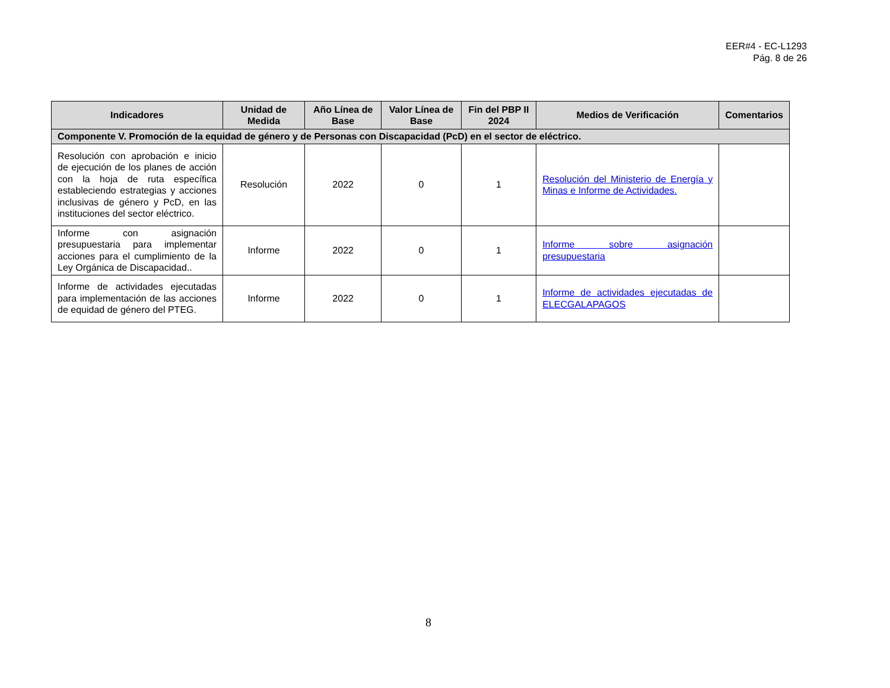EER#4 - EC-L1293
Pág. 8 de 26
| Indicadores | Unidad de Medida | Año Línea de Base | Valor Línea de Base | Fin del PBP II 2024 | Medios de Verificación | Comentarios |
| --- | --- | --- | --- | --- | --- | --- |
| Componente V. Promoción de la equidad de género y de Personas con Discapacidad (PcD) en el sector de eléctrico. | | | | | | |
| Resolución con aprobación e inicio de ejecución de los planes de acción con la hoja de ruta específica estableciendo estrategias y acciones inclusivas de género y PcD, en las instituciones del sector eléctrico. | Resolución | 2022 | 0 | 1 | Resolución del Ministerio de Energía y Minas e Informe de Actividades. | |
| Informe con asignación presupuestaria para implementar acciones para el cumplimiento de la Ley Orgánica de Discapacidad.. | Informe | 2022 | 0 | 1 | Informe sobre asignación presupuestaria | |
| Informe de actividades ejecutadas para implementación de las acciones de equidad de género del PTEG. | Informe | 2022 | 0 | 1 | Informe de actividades ejecutadas de ELECGALAPAGOS | |
8